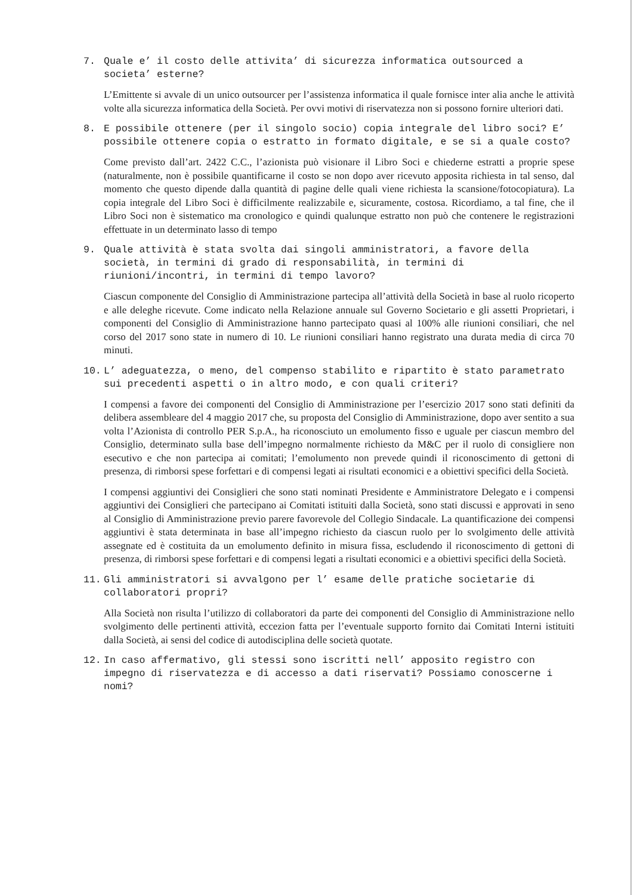7. Quale e’ il costo delle attivita’ di sicurezza informatica outsourced a societa’ esterne?
L’Emittente si avvale di un unico outsourcer per l’assistenza informatica il quale fornisce inter alia anche le attività volte alla sicurezza informatica della Società. Per ovvi motivi di riservatezza non si possono fornire ulteriori dati.
8. E possibile ottenere (per il singolo socio) copia integrale del libro soci? E’ possibile ottenere copia o estratto in formato digitale, e se si a quale costo?
Come previsto dall’art. 2422 C.C., l’azionista può visionare il Libro Soci e chiederne estratti a proprie spese (naturalmente, non è possibile quantificarne il costo se non dopo aver ricevuto apposita richiesta in tal senso, dal momento che questo dipende dalla quantità di pagine delle quali viene richiesta la scansione/fotocopiatura). La copia integrale del Libro Soci è difficilmente realizzabile e, sicuramente, costosa. Ricordiamo, a tal fine, che il Libro Soci non è sistematico ma cronologico e quindi qualunque estratto non può che contenere le registrazioni effettuate in un determinato lasso di tempo
9. Quale attività è stata svolta dai singoli amministratori, a favore della società, in termini di grado di responsabilità, in termini di riunioni/incontri, in termini di tempo lavoro?
Ciascun componente del Consiglio di Amministrazione partecipa all’attività della Società in base al ruolo ricoperto e alle deleghe ricevute. Come indicato nella Relazione annuale sul Governo Societario e gli assetti Proprietari, i componenti del Consiglio di Amministrazione hanno partecipato quasi al 100% alle riunioni consiliari, che nel corso del 2017 sono state in numero di 10. Le riunioni consiliari hanno registrato una durata media di circa 70 minuti.
10. L’ adeguatezza, o meno, del compenso stabilito e ripartito è stato parametrato sui precedenti aspetti o in altro modo, e con quali criteri?
I compensi a favore dei componenti del Consiglio di Amministrazione per l’esercizio 2017 sono stati definiti da delibera assembleare del 4 maggio 2017 che, su proposta del Consiglio di Amministrazione, dopo aver sentito a sua volta l’Azionista di controllo PER S.p.A., ha riconosciuto un emolumento fisso e uguale per ciascun membro del Consiglio, determinato sulla base dell’impegno normalmente richiesto da M&C per il ruolo di consigliere non esecutivo e che non partecipa ai comitati; l’emolumento non prevede quindi il riconoscimento di gettoni di presenza, di rimborsi spese forfettari e di compensi legati ai risultati economici e a obiettivi specifici della Società.
I compensi aggiuntivi dei Consiglieri che sono stati nominati Presidente e Amministratore Delegato e i compensi aggiuntivi dei Consiglieri che partecipano ai Comitati istituiti dalla Società, sono stati discussi e approvati in seno al Consiglio di Amministrazione previo parere favorevole del Collegio Sindacale. La quantificazione dei compensi aggiuntivi è stata determinata in base all’impegno richiesto da ciascun ruolo per lo svolgimento delle attività assegnate ed è costituita da un emolumento definito in misura fissa, escludendo il riconoscimento di gettoni di presenza, di rimborsi spese forfettari e di compensi legati a risultati economici e a obiettivi specifici della Società.
11. Gli amministratori si avvalgono per l’ esame delle pratiche societarie di collaboratori propri?
Alla Società non risulta l’utilizzo di collaboratori da parte dei componenti del Consiglio di Amministrazione nello svolgimento delle pertinenti attività, eccezion fatta per l’eventuale supporto fornito dai Comitati Interni istituiti dalla Società, ai sensi del codice di autodisciplina delle società quotate.
12. In caso affermativo, gli stessi sono iscritti nell’ apposito registro con impegno di riservatezza e di accesso a dati riservati? Possiamo conoscerne i nomi?